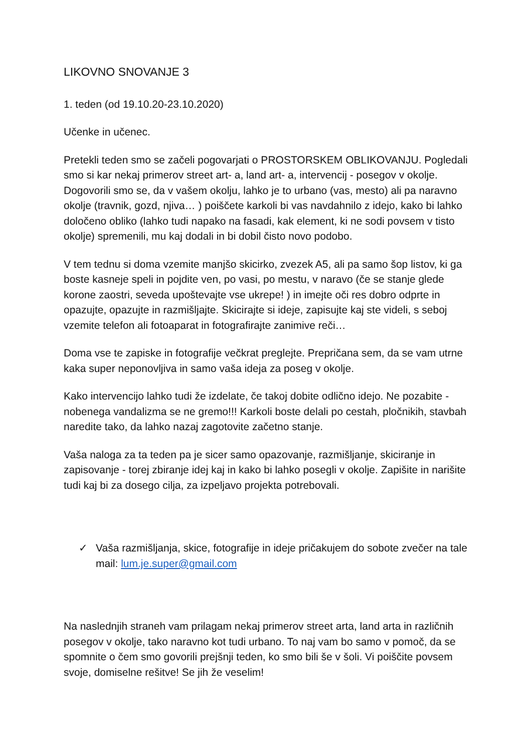LIKOVNO SNOVANJE 3
1. teden (od 19.10.20-23.10.2020)
Učenke in učenec.
Pretekli teden smo se začeli pogovarjati o PROSTORSKEM OBLIKOVANJU. Pogledali smo si kar nekaj primerov street art- a, land art- a, intervencij - posegov v okolje. Dogovorili smo se, da v vašem okolju, lahko je to urbano (vas, mesto) ali pa naravno okolje (travnik, gozd, njiva… ) poiščete karkoli bi vas navdahnilo z idejo, kako bi lahko določeno obliko (lahko tudi napako na fasadi, kak element, ki ne sodi povsem v tisto okolje) spremenili, mu kaj dodali in bi dobil čisto novo podobo.
V tem tednu si doma vzemite manjšo skicirko, zvezek A5, ali pa samo šop listov, ki ga boste kasneje speli in pojdite ven, po vasi, po mestu, v naravo (če se stanje glede korone zaostri, seveda upoštevajte vse ukrepe! ) in imejte oči res dobro odprte in opazujte, opazujte in razmišljajte. Skicirajte si ideje, zapisujte kaj ste videli, s seboj vzemite telefon ali fotoaparat in fotografirajte zanimive reči…
Doma vse te zapiske in fotografije večkrat preglejte. Prepričana sem, da se vam utrne kaka super neponovljiva in samo vaša ideja za poseg v okolje.
Kako intervencijo lahko tudi že izdelate, če takoj dobite odlično idejo. Ne pozabite - nobenega vandalizma se ne gremo!!! Karkoli boste delali po cestah, pločnikih, stavbah naredite tako, da lahko nazaj zagotovite začetno stanje.
Vaša naloga za ta teden pa je sicer samo opazovanje, razmišljanje, skiciranje in zapisovanje - torej zbiranje idej kaj in kako bi lahko posegli v okolje. Zapišite in narišite tudi kaj bi za dosego cilja, za izpeljavo projekta potrebovali.
✓ Vaša razmišljanja, skice, fotografije in ideje pričakujem do sobote zvečer na tale mail: lum.je.super@gmail.com
Na naslednjih straneh vam prilagam nekaj primerov street arta, land arta in različnih posegov v okolje, tako naravno kot tudi urbano. To naj vam bo samo v pomoč, da se spomnite o čem smo govorili prejšnji teden, ko smo bili še v šoli. Vi poiščite povsem svoje, domiselne rešitve! Se jih že veselim!